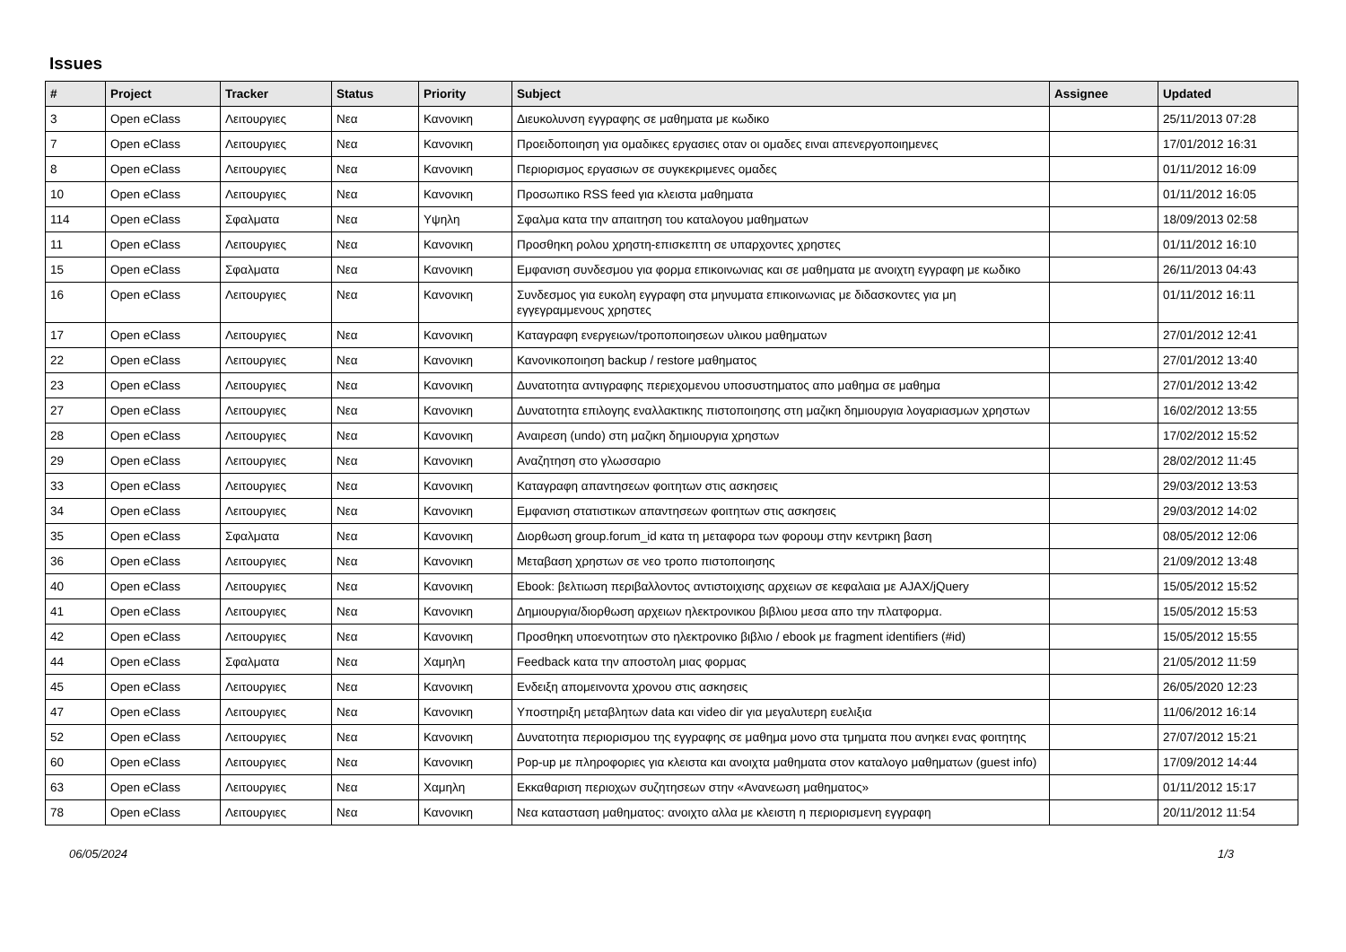Issues
| # | Project | Tracker | Status | Priority | Subject | Assignee | Updated |
| --- | --- | --- | --- | --- | --- | --- | --- |
| 3 | Open eClass | Λειτουργιες | Νεα | Κανονικη | Διευκολυνση εγγραφης σε μαθηματα με κωδικο | | 25/11/2013 07:28 |
| 7 | Open eClass | Λειτουργιες | Νεα | Κανονικη | Προειδοποιηση για ομαδικες εργασιες οταν οι ομαδες ειναι απενεργοποιημενες | | 17/01/2012 16:31 |
| 8 | Open eClass | Λειτουργιες | Νεα | Κανονικη | Περιορισμος εργασιων σε συγκεκριμενες ομαδες | | 01/11/2012 16:09 |
| 10 | Open eClass | Λειτουργιες | Νεα | Κανονικη | Προσωπικο RSS feed για κλειστα μαθηματα | | 01/11/2012 16:05 |
| 114 | Open eClass | Σφαλματα | Νεα | Υψηλη | Σφαλμα κατα την απαιτηση του καταλογου μαθηματων | | 18/09/2013 02:58 |
| 11 | Open eClass | Λειτουργιες | Νεα | Κανονικη | Προσθηκη ρολου χρηστη-επισκεπτη σε υπαρχοντες χρηστες | | 01/11/2012 16:10 |
| 15 | Open eClass | Σφαλματα | Νεα | Κανονικη | Εμφανιση συνδεσμου για φορμα επικοινωνιας και σε μαθηματα με ανοιχτη εγγραφη με κωδικο | | 26/11/2013 04:43 |
| 16 | Open eClass | Λειτουργιες | Νεα | Κανονικη | Συνδεσμος για ευκολη εγγραφη στα μηνυματα επικοινωνιας με διδασκοντες για μη εγγεγραμμενους χρηστες | | 01/11/2012 16:11 |
| 17 | Open eClass | Λειτουργιες | Νεα | Κανονικη | Καταγραφη ενεργειων/τροποποιησεων υλικου μαθηματων | | 27/01/2012 12:41 |
| 22 | Open eClass | Λειτουργιες | Νεα | Κανονικη | Κανονικοποιηση backup / restore μαθηματος | | 27/01/2012 13:40 |
| 23 | Open eClass | Λειτουργιες | Νεα | Κανονικη | Δυνατοτητα αντιγραφης περιεχομενου υποσυστηματος απο μαθημα σε μαθημα | | 27/01/2012 13:42 |
| 27 | Open eClass | Λειτουργιες | Νεα | Κανονικη | Δυνατοτητα επιλογης εναλλακτικης πιστοποιησης στη μαζικη δημιουργια λογαριασμων χρηστων | | 16/02/2012 13:55 |
| 28 | Open eClass | Λειτουργιες | Νεα | Κανονικη | Αναιρεση (undo) στη μαζικη δημιουργια χρηστων | | 17/02/2012 15:52 |
| 29 | Open eClass | Λειτουργιες | Νεα | Κανονικη | Αναζητηση στο γλωσσαριο | | 28/02/2012 11:45 |
| 33 | Open eClass | Λειτουργιες | Νεα | Κανονικη | Καταγραφη απαντησεων φοιτητων στις ασκησεις | | 29/03/2012 13:53 |
| 34 | Open eClass | Λειτουργιες | Νεα | Κανονικη | Εμφανιση στατιστικων απαντησεων φοιτητων στις ασκησεις | | 29/03/2012 14:02 |
| 35 | Open eClass | Σφαλματα | Νεα | Κανονικη | Διορθωση group.forum_id κατα τη μεταφορα των φορουμ στην κεντρικη βαση | | 08/05/2012 12:06 |
| 36 | Open eClass | Λειτουργιες | Νεα | Κανονικη | Μεταβαση χρηστων σε νεο τροπο πιστοποιησης | | 21/09/2012 13:48 |
| 40 | Open eClass | Λειτουργιες | Νεα | Κανονικη | Ebook: βελτιωση περιβαλλοντος αντιστοιχισης αρχειων σε κεφαλαια με AJAX/jQuery | | 15/05/2012 15:52 |
| 41 | Open eClass | Λειτουργιες | Νεα | Κανονικη | Δημιουργια/διορθωση αρχειων ηλεκτρονικου βιβλιου μεσα απο την πλατφορμα. | | 15/05/2012 15:53 |
| 42 | Open eClass | Λειτουργιες | Νεα | Κανονικη | Προσθηκη υποενοτητων στο ηλεκτρονικο βιβλιο / ebook με fragment identifiers (#id) | | 15/05/2012 15:55 |
| 44 | Open eClass | Σφαλματα | Νεα | Χαμηλη | Feedback κατα την αποστολη μιας φορμας | | 21/05/2012 11:59 |
| 45 | Open eClass | Λειτουργιες | Νεα | Κανονικη | Ενδειξη απομεινοντα χρονου στις ασκησεις | | 26/05/2020 12:23 |
| 47 | Open eClass | Λειτουργιες | Νεα | Κανονικη | Υποστηριξη μεταβλητων data και video dir για μεγαλυτερη ευελιξια | | 11/06/2012 16:14 |
| 52 | Open eClass | Λειτουργιες | Νεα | Κανονικη | Δυνατοτητα περιορισμου της εγγραφης σε μαθημα μονο στα τμηματα που ανηκει ενας φοιτητης | | 27/07/2012 15:21 |
| 60 | Open eClass | Λειτουργιες | Νεα | Κανονικη | Pop-up με πληροφοριες για κλειστα και ανοιχτα μαθηματα στον καταλογο μαθηματων (guest info) | | 17/09/2012 14:44 |
| 63 | Open eClass | Λειτουργιες | Νεα | Χαμηλη | Εκκαθαριση περιοχων συζητησεων στην «Ανανεωση μαθηματος» | | 01/11/2012 15:17 |
| 78 | Open eClass | Λειτουργιες | Νεα | Κανονικη | Νεα κατασταση μαθηματος: ανοιχτο αλλα με κλειστη η περιορισμενη εγγραφη | | 20/11/2012 11:54 |
06/05/2024 1/3